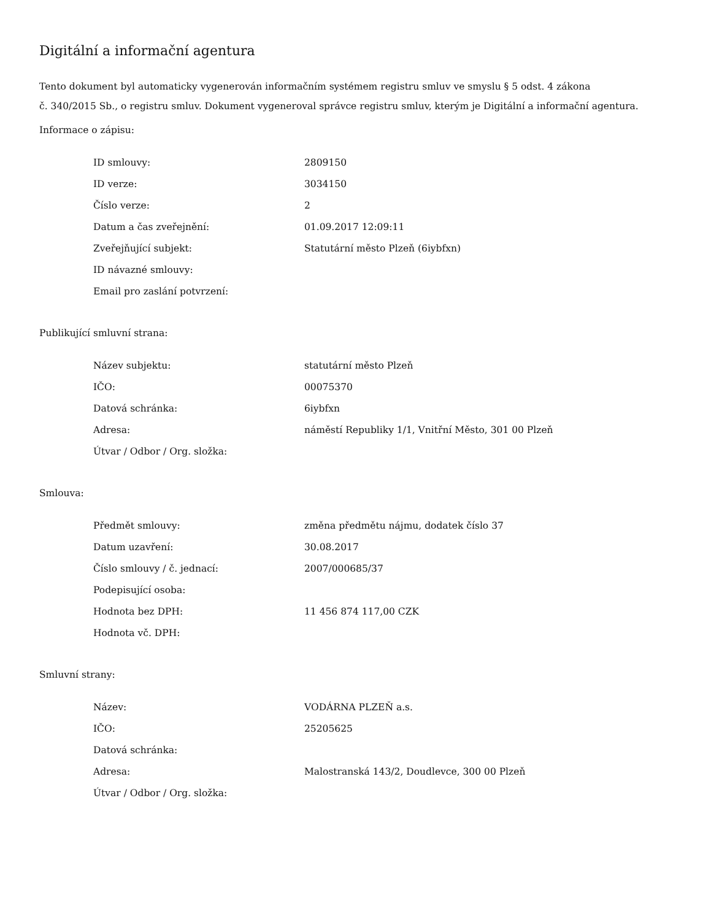Digitální a informační agentura
Tento dokument byl automaticky vygenerován informačním systémem registru smluv ve smyslu § 5 odst. 4 zákona
č. 340/2015 Sb., o registru smluv. Dokument vygeneroval správce registru smluv, kterým je Digitální a informační agentura.
Informace o zápisu:
| ID smlouvy: | 2809150 |
| ID verze: | 3034150 |
| Číslo verze: | 2 |
| Datum a čas zveřejnění: | 01.09.2017 12:09:11 |
| Zveřejňující subjekt: | Statutární město Plzeň (6iybfxn) |
| ID návazné smlouvy: | |
| Email pro zaslání potvrzení: | |
Publikující smluvní strana:
| Název subjektu: | statutární město Plzeň |
| IČO: | 00075370 |
| Datová schránka: | 6iybfxn |
| Adresa: | náměstí Republiky 1/1, Vnitřní Město, 301 00 Plzeň |
| Útvar / Odbor / Org. složka: | |
Smlouva:
| Předmět smlouvy: | změna předmětu nájmu, dodatek číslo 37 |
| Datum uzavření: | 30.08.2017 |
| Číslo smlouvy / č. jednací: | 2007/000685/37 |
| Podepisující osoba: | |
| Hodnota bez DPH: | 11 456 874 117,00 CZK |
| Hodnota vč. DPH: | |
Smluvní strany:
| Název: | VODÁRNA PLZEŇ a.s. |
| IČO: | 25205625 |
| Datová schránka: | |
| Adresa: | Malostranská 143/2, Doudlevce, 300 00 Plzeň |
| Útvar / Odbor / Org. složka: | |